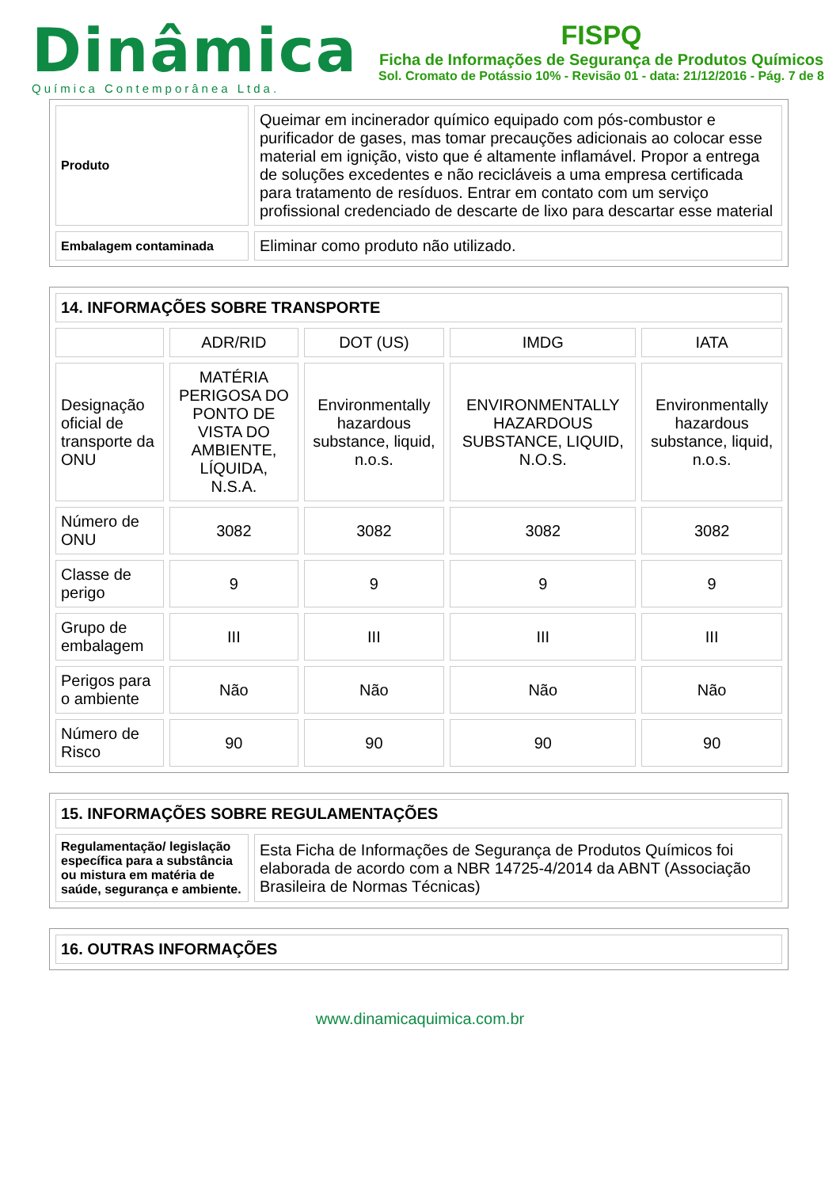Dinâmica
Química Contemporânea Ltda.
FISPQ
Ficha de Informações de Segurança de Produtos Químicos
Sol. Cromato de Potássio 10% - Revisão 01 - data: 21/12/2016 - Pág. 7 de 8
| Produto | Queimar em incinerador químico equipado com pós-combustor e purificador de gases, mas tomar precauções adicionais ao colocar esse material em ignição, visto que é altamente inflamável. Propor a entrega de soluções excedentes e não recicláveis a uma empresa certificada para tratamento de resíduos. Entrar em contato com um serviço profissional credenciado de descarte de lixo para descartar esse material |
| Embalagem contaminada | Eliminar como produto não utilizado. |
| 14. INFORMAÇÕES SOBRE TRANSPORTE | | | | |
| | ADR/RID | DOT (US) | IMDG | IATA |
| Designação oficial de transporte da ONU | MATÉRIA PERIGOSA DO PONTO DE VISTA DO AMBIENTE, LÍQUIDA, N.S.A. | Environmentally hazardous substance, liquid, n.o.s. | ENVIRONMENTALLY HAZARDOUS SUBSTANCE, LIQUID, N.O.S. | Environmentally hazardous substance, liquid, n.o.s. |
| Número de ONU | 3082 | 3082 | 3082 | 3082 |
| Classe de perigo | 9 | 9 | 9 | 9 |
| Grupo de embalagem | III | III | III | III |
| Perigos para o ambiente | Não | Não | Não | Não |
| Número de Risco | 90 | 90 | 90 | 90 |
| 15. INFORMAÇÕES SOBRE REGULAMENTAÇÕES | |
| Regulamentação/ legislação específica para a substância ou mistura em matéria de saúde, segurança e ambiente. | Esta Ficha de Informações de Segurança de Produtos Químicos foi elaborada de acordo com a NBR 14725-4/2014 da ABNT (Associação Brasileira de Normas Técnicas) |
| 16. OUTRAS INFORMAÇÕES |
www.dinamicaquimica.com.br